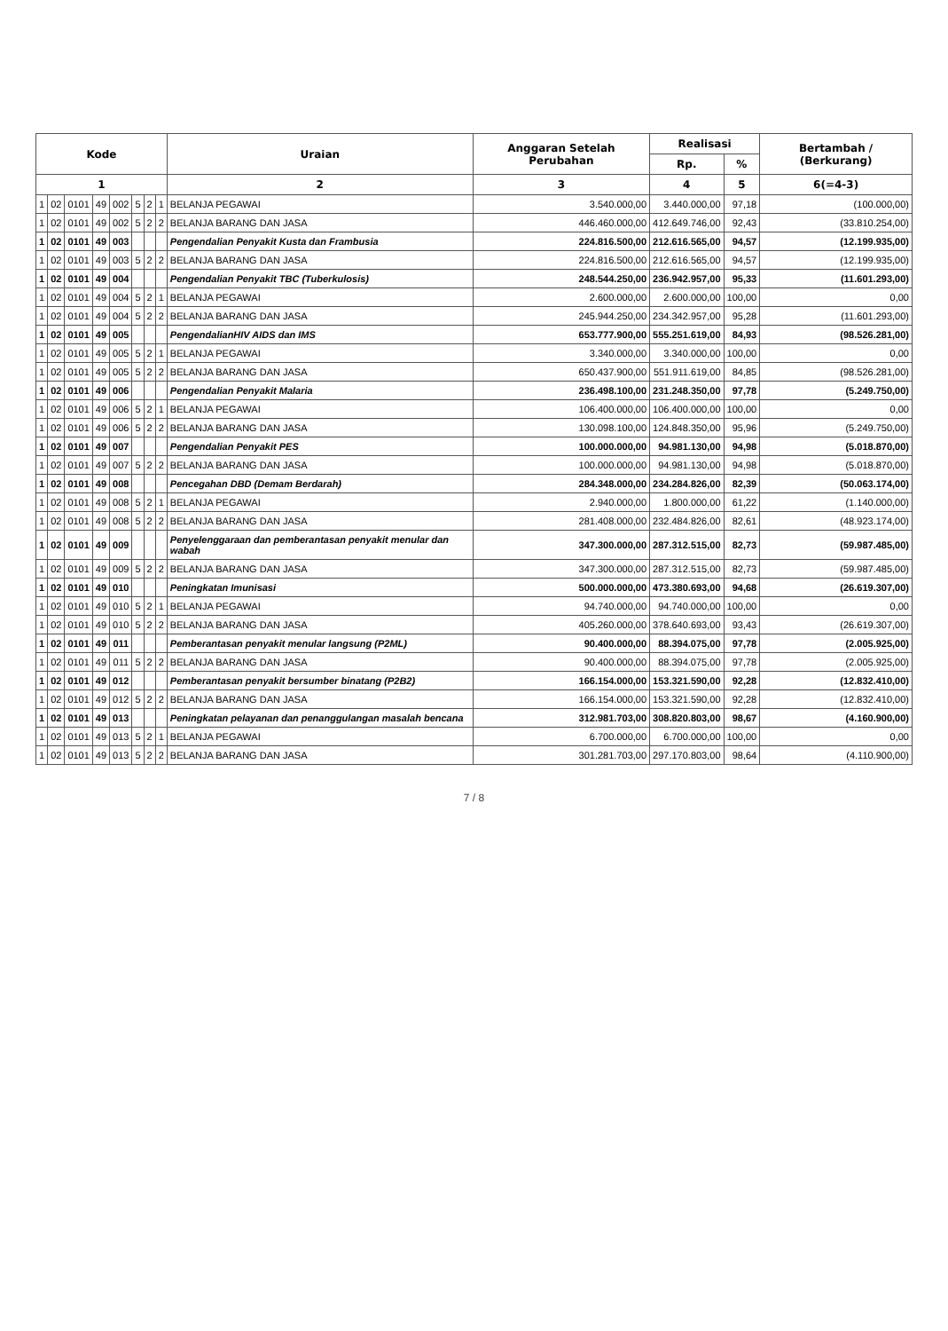| Kode | | | | | | | | Uraian | Anggaran Setelah Perubahan | Realisasi | | Bertambah / (Berkurang) |
| --- | --- | --- | --- | --- | --- | --- | --- | --- | --- | --- | --- | --- |
| | | | | | | | | | | Rp. | % | |
| 1 | | | | | | | | 2 | 3 | 4 | 5 | 6(=4-3) |
| 1 | 02 | 0101 | 49 | 002 | 5 | 2 | 1 | BELANJA PEGAWAI | 3.540.000,00 | 3.440.000,00 | 97,18 | (100.000,00) |
| 1 | 02 | 0101 | 49 | 002 | 5 | 2 | 2 | BELANJA BARANG DAN JASA | 446.460.000,00 | 412.649.746,00 | 92,43 | (33.810.254,00) |
| 1 | 02 | 0101 | 49 | 003 | | | | Pengendalian Penyakit Kusta dan Frambusia | 224.816.500,00 | 212.616.565,00 | 94,57 | (12.199.935,00) |
| 1 | 02 | 0101 | 49 | 003 | 5 | 2 | 2 | BELANJA BARANG DAN JASA | 224.816.500,00 | 212.616.565,00 | 94,57 | (12.199.935,00) |
| 1 | 02 | 0101 | 49 | 004 | | | | Pengendalian Penyakit TBC (Tuberkulosis) | 248.544.250,00 | 236.942.957,00 | 95,33 | (11.601.293,00) |
| 1 | 02 | 0101 | 49 | 004 | 5 | 2 | 1 | BELANJA PEGAWAI | 2.600.000,00 | 2.600.000,00 | 100,00 | 0,00 |
| 1 | 02 | 0101 | 49 | 004 | 5 | 2 | 2 | BELANJA BARANG DAN JASA | 245.944.250,00 | 234.342.957,00 | 95,28 | (11.601.293,00) |
| 1 | 02 | 0101 | 49 | 005 | | | | PengendalianHIV AIDS dan IMS | 653.777.900,00 | 555.251.619,00 | 84,93 | (98.526.281,00) |
| 1 | 02 | 0101 | 49 | 005 | 5 | 2 | 1 | BELANJA PEGAWAI | 3.340.000,00 | 3.340.000,00 | 100,00 | 0,00 |
| 1 | 02 | 0101 | 49 | 005 | 5 | 2 | 2 | BELANJA BARANG DAN JASA | 650.437.900,00 | 551.911.619,00 | 84,85 | (98.526.281,00) |
| 1 | 02 | 0101 | 49 | 006 | | | | Pengendalian Penyakit Malaria | 236.498.100,00 | 231.248.350,00 | 97,78 | (5.249.750,00) |
| 1 | 02 | 0101 | 49 | 006 | 5 | 2 | 1 | BELANJA PEGAWAI | 106.400.000,00 | 106.400.000,00 | 100,00 | 0,00 |
| 1 | 02 | 0101 | 49 | 006 | 5 | 2 | 2 | BELANJA BARANG DAN JASA | 130.098.100,00 | 124.848.350,00 | 95,96 | (5.249.750,00) |
| 1 | 02 | 0101 | 49 | 007 | | | | Pengendalian Penyakit PES | 100.000.000,00 | 94.981.130,00 | 94,98 | (5.018.870,00) |
| 1 | 02 | 0101 | 49 | 007 | 5 | 2 | 2 | BELANJA BARANG DAN JASA | 100.000.000,00 | 94.981.130,00 | 94,98 | (5.018.870,00) |
| 1 | 02 | 0101 | 49 | 008 | | | | Pencegahan DBD (Demam Berdarah) | 284.348.000,00 | 234.284.826,00 | 82,39 | (50.063.174,00) |
| 1 | 02 | 0101 | 49 | 008 | 5 | 2 | 1 | BELANJA PEGAWAI | 2.940.000,00 | 1.800.000,00 | 61,22 | (1.140.000,00) |
| 1 | 02 | 0101 | 49 | 008 | 5 | 2 | 2 | BELANJA BARANG DAN JASA | 281.408.000,00 | 232.484.826,00 | 82,61 | (48.923.174,00) |
| 1 | 02 | 0101 | 49 | 009 | | | | Penyelenggaraan dan pemberantasan penyakit menular dan wabah | 347.300.000,00 | 287.312.515,00 | 82,73 | (59.987.485,00) |
| 1 | 02 | 0101 | 49 | 009 | 5 | 2 | 2 | BELANJA BARANG DAN JASA | 347.300.000,00 | 287.312.515,00 | 82,73 | (59.987.485,00) |
| 1 | 02 | 0101 | 49 | 010 | | | | Peningkatan Imunisasi | 500.000.000,00 | 473.380.693,00 | 94,68 | (26.619.307,00) |
| 1 | 02 | 0101 | 49 | 010 | 5 | 2 | 1 | BELANJA PEGAWAI | 94.740.000,00 | 94.740.000,00 | 100,00 | 0,00 |
| 1 | 02 | 0101 | 49 | 010 | 5 | 2 | 2 | BELANJA BARANG DAN JASA | 405.260.000,00 | 378.640.693,00 | 93,43 | (26.619.307,00) |
| 1 | 02 | 0101 | 49 | 011 | | | | Pemberantasan penyakit menular langsung (P2ML) | 90.400.000,00 | 88.394.075,00 | 97,78 | (2.005.925,00) |
| 1 | 02 | 0101 | 49 | 011 | 5 | 2 | 2 | BELANJA BARANG DAN JASA | 90.400.000,00 | 88.394.075,00 | 97,78 | (2.005.925,00) |
| 1 | 02 | 0101 | 49 | 012 | | | | Pemberantasan penyakit bersumber binatang (P2B2) | 166.154.000,00 | 153.321.590,00 | 92,28 | (12.832.410,00) |
| 1 | 02 | 0101 | 49 | 012 | 5 | 2 | 2 | BELANJA BARANG DAN JASA | 166.154.000,00 | 153.321.590,00 | 92,28 | (12.832.410,00) |
| 1 | 02 | 0101 | 49 | 013 | | | | Peningkatan pelayanan dan penanggulangan masalah bencana | 312.981.703,00 | 308.820.803,00 | 98,67 | (4.160.900,00) |
| 1 | 02 | 0101 | 49 | 013 | 5 | 2 | 1 | BELANJA PEGAWAI | 6.700.000,00 | 6.700.000,00 | 100,00 | 0,00 |
| 1 | 02 | 0101 | 49 | 013 | 5 | 2 | 2 | BELANJA BARANG DAN JASA | 301.281.703,00 | 297.170.803,00 | 98,64 | (4.110.900,00) |
7 / 8